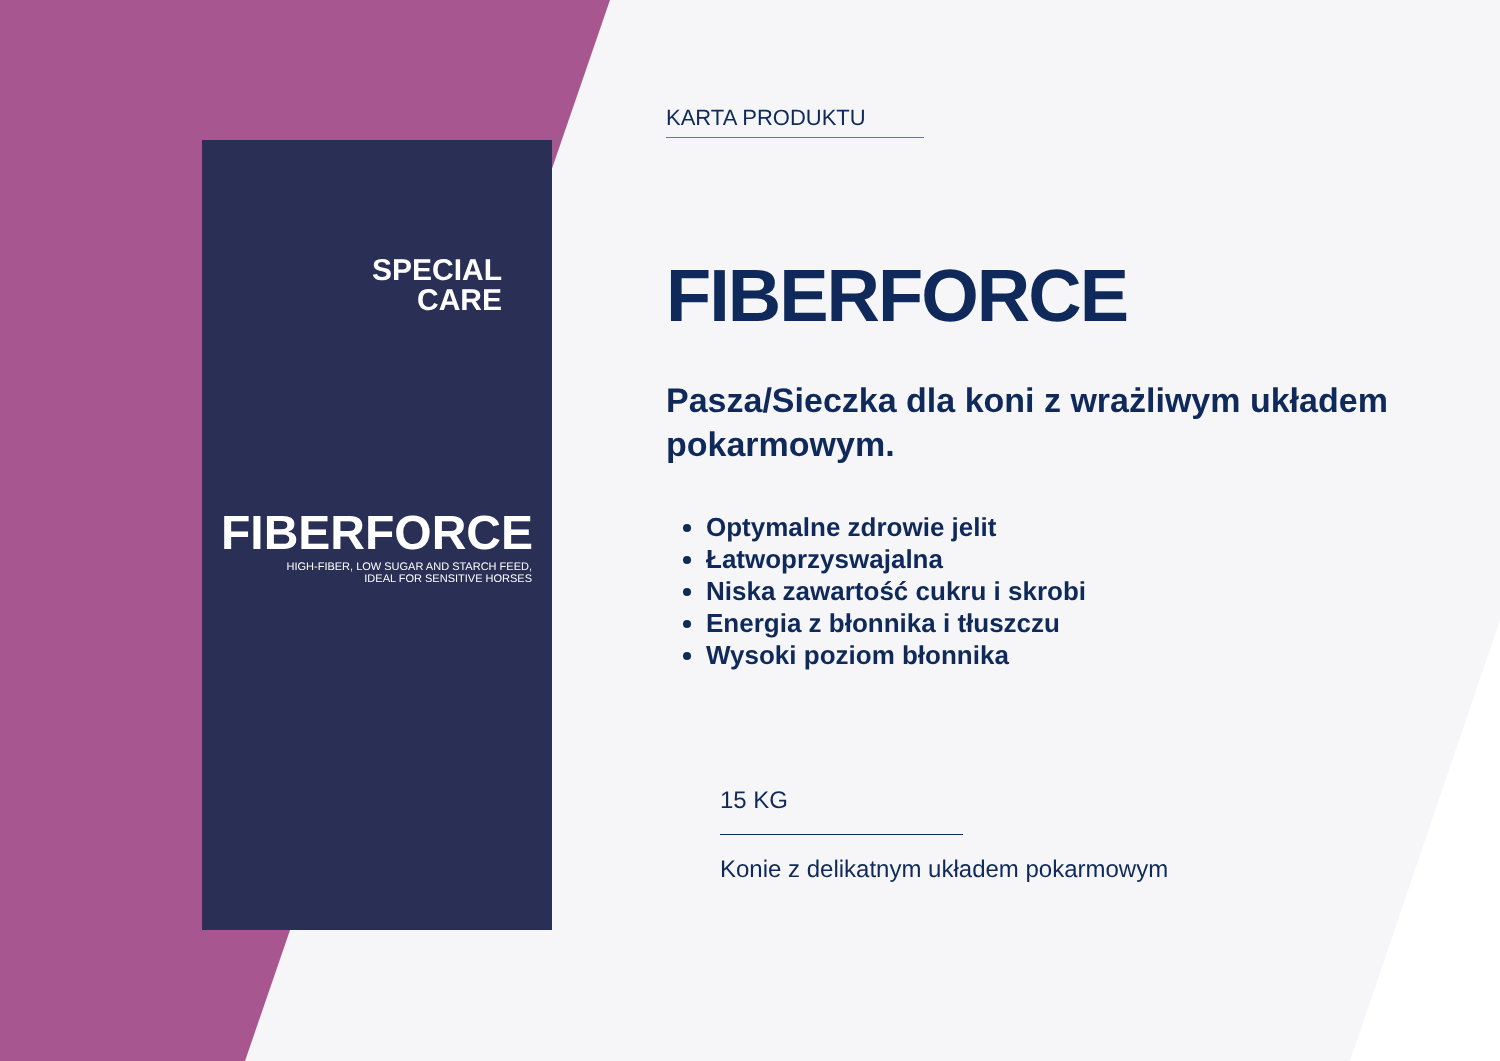SPECIAL
CARE
FIBERFORCE
HIGH-FIBER, LOW SUGAR AND STARCH FEED,
IDEAL FOR SENSITIVE HORSES
KARTA PRODUKTU
FIBERFORCE
Pasza/Sieczka dla koni z wrażliwym układem pokarmowym.
Optymalne zdrowie jelit
Łatwoprzyswajalna
Niska zawartość cukru i skrobi
Energia z błonnika i tłuszczu
Wysoki poziom błonnika
15 KG
Konie z delikatnym układem pokarmowym